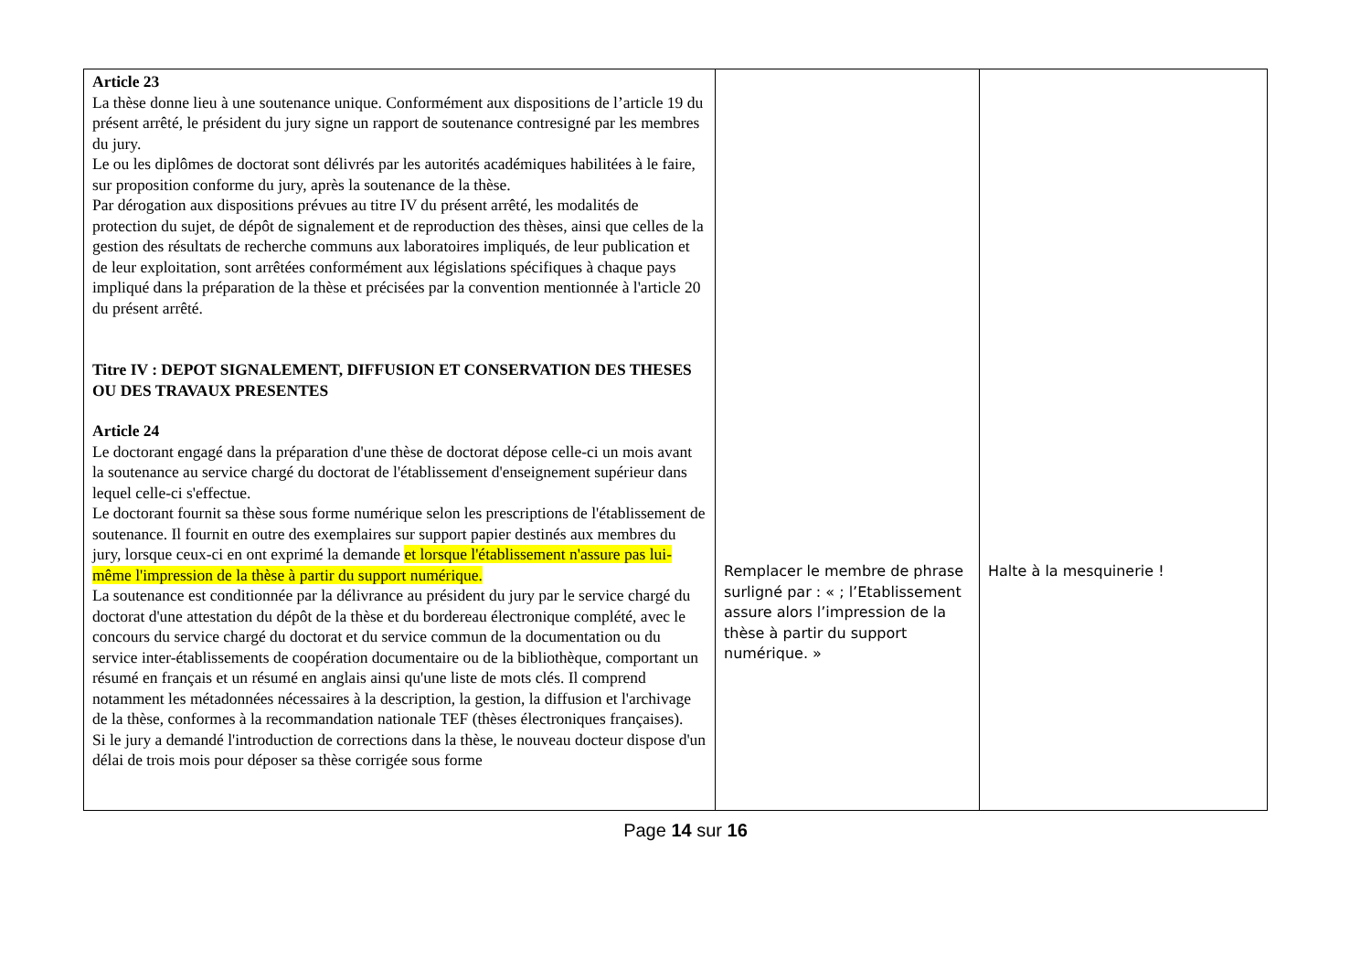| Article 23 La thèse donne lieu à une soutenance unique. Conformément aux dispositions de l’article 19 du présent arrêté, le président du jury signe un rapport de soutenance contresigné par les membres du jury. Le ou les diplômes de doctorat sont délivrés par les autorités académiques habilitées à le faire, sur proposition conforme du jury, après la soutenance de la thèse. Par dérogation aux dispositions prévues au titre IV du présent arrêté, les modalités de protection du sujet, de dépôt de signalement et de reproduction des thèses, ainsi que celles de la gestion des résultats de recherche communs aux laboratoires impliqués, de leur publication et de leur exploitation, sont arrêtées conformément aux législations spécifiques à chaque pays impliqué dans la préparation de la thèse et précisées par la convention mentionnée à l'article 20 du présent arrêté. Titre IV : DEPOT SIGNALEMENT, DIFFUSION ET CONSERVATION DES THESES OU DES TRAVAUX PRESENTES Article 24 Le doctorant engagé dans la préparation d'une thèse de doctorat dépose celle-ci un mois avant la soutenance au service chargé du doctorat de l'établissement d'enseignement supérieur dans lequel celle-ci s'effectue. Le doctorant fournit sa thèse sous forme numérique selon les prescriptions de l'établissement de soutenance. Il fournit en outre des exemplaires sur support papier destinés aux membres du jury, lorsque ceux-ci en ont exprimé la demande et lorsque l'établissement n'assure pas lui-même l'impression de la thèse à partir du support numérique. La soutenance est conditionnée par la délivrance au président du jury par le service chargé du doctorat d'une attestation du dépôt de la thèse et du bordereau électronique complété, avec le concours du service chargé du doctorat et du service commun de la documentation ou du service inter-établissements de coopération documentaire ou de la bibliothèque, comportant un résumé en français et un résumé en anglais ainsi qu'une liste de mots clés. Il comprend notamment les métadonnées nécessaires à la description, la gestion, la diffusion et l'archivage de la thèse, conformes à la recommandation nationale TEF (thèses électroniques françaises). Si le jury a demandé l'introduction de corrections dans la thèse, le nouveau docteur dispose d'un délai de trois mois pour déposer sa thèse corrigée sous forme | Remplacer le membre de phrase surligné par : « ; l’Etablissement assure alors l’impression de la thèse à partir du support numérique. » | Halte à la mesquinerie ! |
Page 14 sur 16